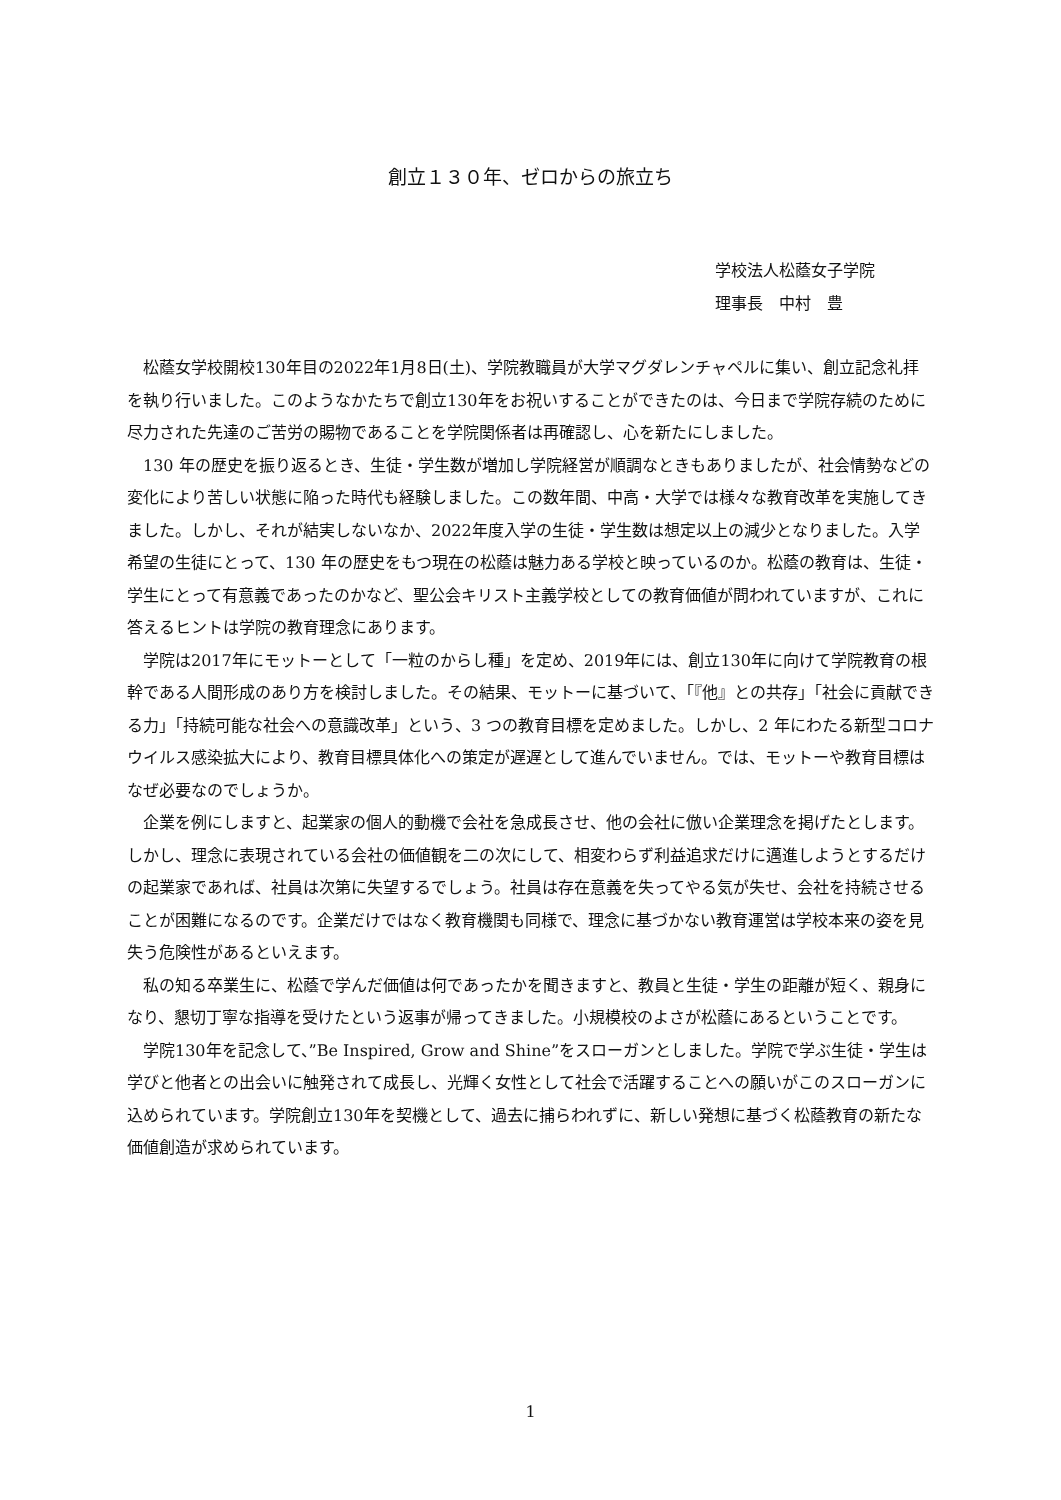創立１３０年、ゼロからの旅立ち
学校法人松蔭女子学院
理事長　中村　豊
松蔭女学校開校130年目の2022年1月8日(土)、学院教職員が大学マグダレンチャペルに集い、創立記念礼拝を執り行いました。このようなかたちで創立130年をお祝いすることができたのは、今日まで学院存続のために尽力された先達のご苦労の賜物であることを学院関係者は再確認し、心を新たにしました。
130 年の歴史を振り返るとき、生徒・学生数が増加し学院経営が順調なときもありましたが、社会情勢などの変化により苦しい状態に陥った時代も経験しました。この数年間、中高・大学では様々な教育改革を実施してきました。しかし、それが結実しないなか、2022年度入学の生徒・学生数は想定以上の減少となりました。入学希望の生徒にとって、130 年の歴史をもつ現在の松蔭は魅力ある学校と映っているのか。松蔭の教育は、生徒・学生にとって有意義であったのかなど、聖公会キリスト主義学校としての教育価値が問われていますが、これに答えるヒントは学院の教育理念にあります。
学院は2017年にモットーとして「一粒のからし種」を定め、2019年には、創立130年に向けて学院教育の根幹である人間形成のあり方を検討しました。その結果、モットーに基づいて、「『他』との共存」「社会に貢献できる力」「持続可能な社会への意識改革」という、3 つの教育目標を定めました。しかし、2 年にわたる新型コロナウイルス感染拡大により、教育目標具体化への策定が遅遅として進んでいません。では、モットーや教育目標はなぜ必要なのでしょうか。
企業を例にしますと、起業家の個人的動機で会社を急成長させ、他の会社に倣い企業理念を掲げたとします。しかし、理念に表現されている会社の価値観を二の次にして、相変わらず利益追求だけに邁進しようとするだけの起業家であれば、社員は次第に失望するでしょう。社員は存在意義を失ってやる気が失せ、会社を持続させることが困難になるのです。企業だけではなく教育機関も同様で、理念に基づかない教育運営は学校本来の姿を見失う危険性があるといえます。
私の知る卒業生に、松蔭で学んだ価値は何であったかを聞きますと、教員と生徒・学生の距離が短く、親身になり、懇切丁寧な指導を受けたという返事が帰ってきました。小規模校のよさが松蔭にあるということです。
学院130年を記念して、”Be Inspired, Grow and Shine”をスローガンとしました。学院で学ぶ生徒・学生は学びと他者との出会いに触発されて成長し、光輝く女性として社会で活躍することへの願いがこのスローガンに込められています。学院創立130年を契機として、過去に捕らわれずに、新しい発想に基づく松蔭教育の新たな価値創造が求められています。
1